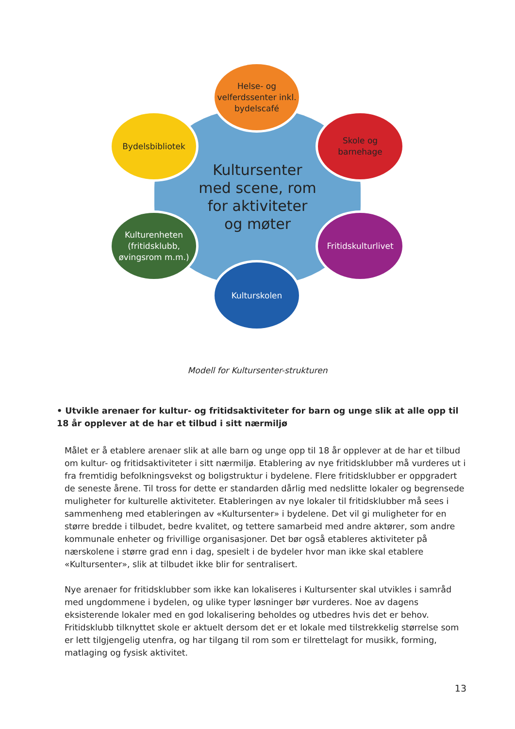Kultursenter
med scene, rom
for aktiviteter
og møter
Helse- og
velferdssenter inkl.
bydelscafé
Bydelsbibliotek
Skole og
barnehage
Kulturenheten
(fritidsklubb,
øvingsrom m.m.)
Fritidskulturlivet
Kulturskolen
Modell for Kultursenter-strukturen
• Utvikle arenaer for kultur- og fritidsaktiviteter for barn og unge slik at alle opp til 18 år opplever at de har et tilbud i sitt nærmiljø
Målet er å etablere arenaer slik at alle barn og unge opp til 18 år opplever at de har et tilbud om kultur- og fritidsaktiviteter i sitt nærmiljø. Etablering av nye fritidsklubber må vurderes ut i fra fremtidig befolkningsvekst og boligstruktur i bydelene. Flere fritidsklubber er oppgradert de seneste årene. Til tross for dette er standarden dårlig med nedslitte lokaler og begrensede muligheter for kulturelle aktiviteter. Etableringen av nye lokaler til fritidsklubber må sees i sammenheng med etableringen av «Kultursenter» i bydelene. Det vil gi muligheter for en større bredde i tilbudet, bedre kvalitet, og tettere samarbeid med andre aktører, som andre kommunale enheter og frivillige organisasjoner. Det bør også etableres aktiviteter på nærskolene i større grad enn i dag, spesielt i de bydeler hvor man ikke skal etablere «Kultursenter», slik at tilbudet ikke blir for sentralisert.
Nye arenaer for fritidsklubber som ikke kan lokaliseres i Kultursenter skal utvikles i samråd med ungdommene i bydelen, og ulike typer løsninger bør vurderes. Noe av dagens eksisterende lokaler med en god lokalisering beholdes og utbedres hvis det er behov. Fritidsklubb tilknyttet skole er aktuelt dersom det er et lokale med tilstrekkelig størrelse som er lett tilgjengelig utenfra, og har tilgang til rom som er tilrettelagt for musikk, forming, matlaging og fysisk aktivitet.
13